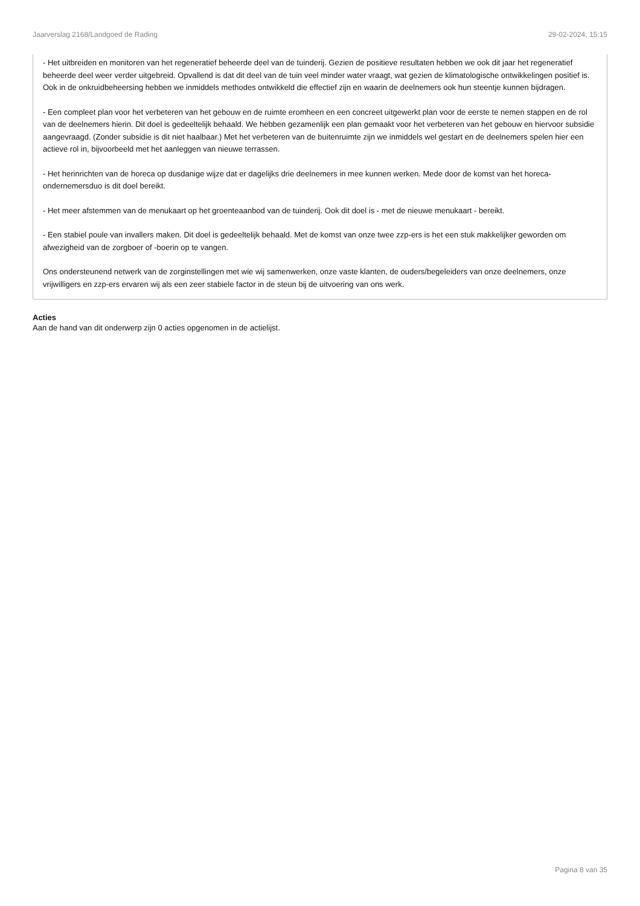Jaarverslag 2168/Landgoed de Rading 29-02-2024, 15:15
- Het uitbreiden en monitoren van het regeneratief beheerde deel van de tuinderij. Gezien de positieve resultaten hebben we ook dit jaar het regeneratief beheerde deel weer verder uitgebreid. Opvallend is dat dit deel van de tuin veel minder water vraagt, wat gezien de klimatologische ontwikkelingen positief is. Ook in de onkruidbeheersing hebben we inmiddels methodes ontwikkeld die effectief zijn en waarin de deelnemers ook hun steentje kunnen bijdragen.
- Een compleet plan voor het verbeteren van het gebouw en de ruimte eromheen en een concreet uitgewerkt plan voor de eerste te nemen stappen en de rol van de deelnemers hierin. Dit doel is gedeeltelijk behaald. We hebben gezamenlijk een plan gemaakt voor het verbeteren van het gebouw en hiervoor subsidie aangevraagd. (Zonder subsidie is dit niet haalbaar.) Met het verbeteren van de buitenruimte zijn we inmiddels wel gestart en de deelnemers spelen hier een actieve rol in, bijvoorbeeld met het aanleggen van nieuwe terrassen.
- Het herinrichten van de horeca op dusdanige wijze dat er dagelijks drie deelnemers in mee kunnen werken. Mede door de komst van het horeca-ondernemersduo is dit doel bereikt.
- Het meer afstemmen van de menukaart op het groenteaanbod van de tuinderij. Ook dit doel is - met de nieuwe menukaart - bereikt.
- Een stabiel poule van invallers maken. Dit doel is gedeeltelijk behaald. Met de komst van onze twee zzp-ers is het een stuk makkelijker geworden om afwezigheid van de zorgboer of -boerin op te vangen.
Ons ondersteunend netwerk van de zorginstellingen met wie wij samenwerken, onze vaste klanten, de ouders/begeleiders van onze deelnemers, onze vrijwilligers en zzp-ers ervaren wij als een zeer stabiele factor in de steun bij de uitvoering van ons werk.
Acties
Aan de hand van dit onderwerp zijn 0 acties opgenomen in de actielijst.
Pagina 8 van 35